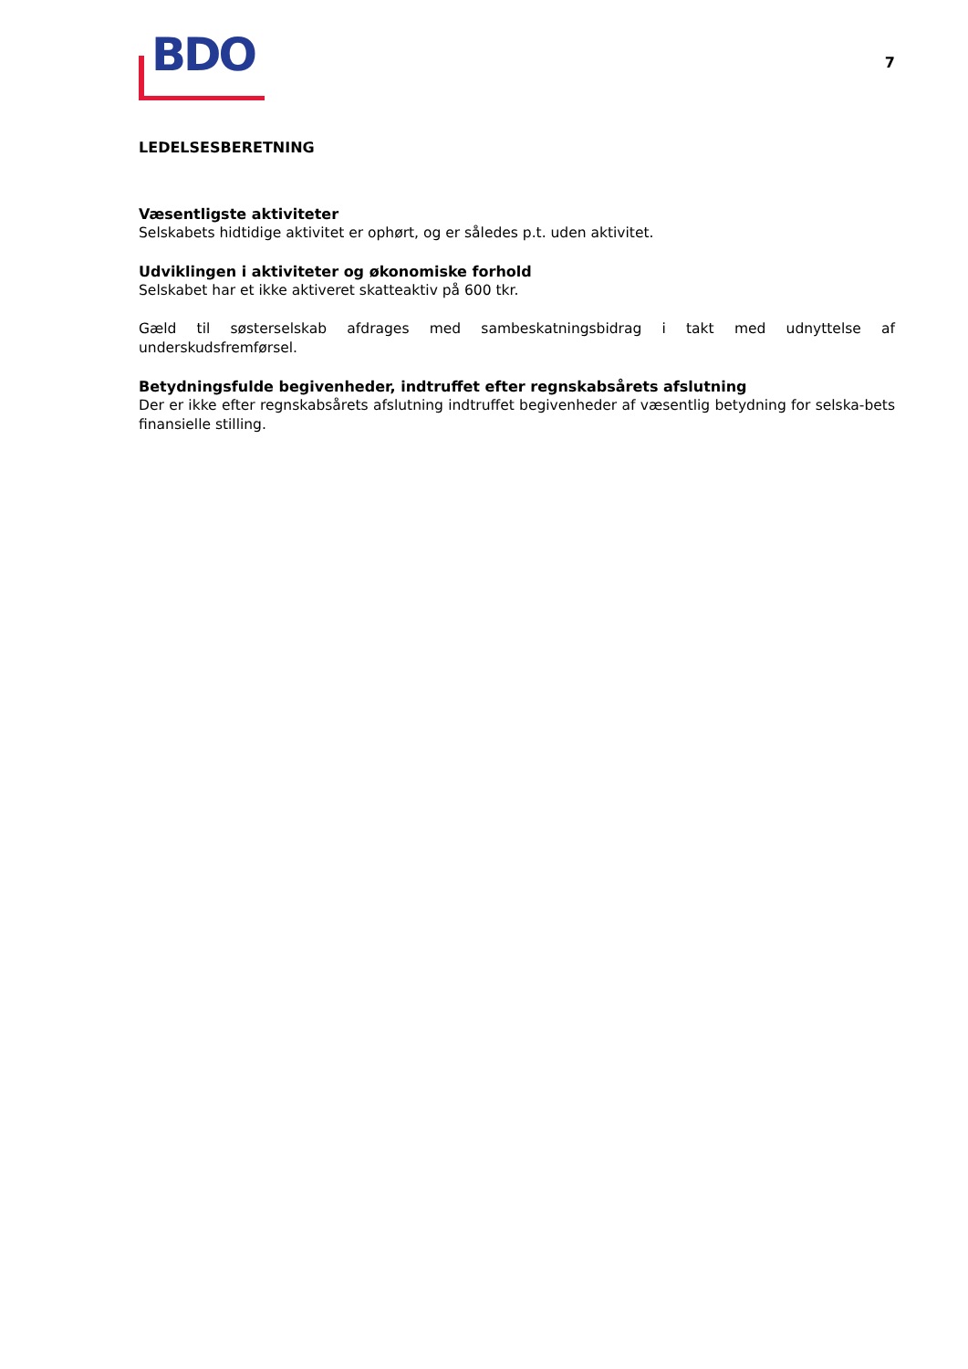BDO
7
LEDELSESBERETNING
Væsentligste aktiviteter
Selskabets hidtidige aktivitet er ophørt, og er således p.t. uden aktivitet.
Udviklingen i aktiviteter og økonomiske forhold
Selskabet har et ikke aktiveret skatteaktiv på 600 tkr.
Gæld til søsterselskab afdrages med sambeskatningsbidrag i takt med udnyttelse af underskudsfremførsel.
Betydningsfulde begivenheder, indtruffet efter regnskabsårets afslutning
Der er ikke efter regnskabsårets afslutning indtruffet begivenheder af væsentlig betydning for selska-bets finansielle stilling.